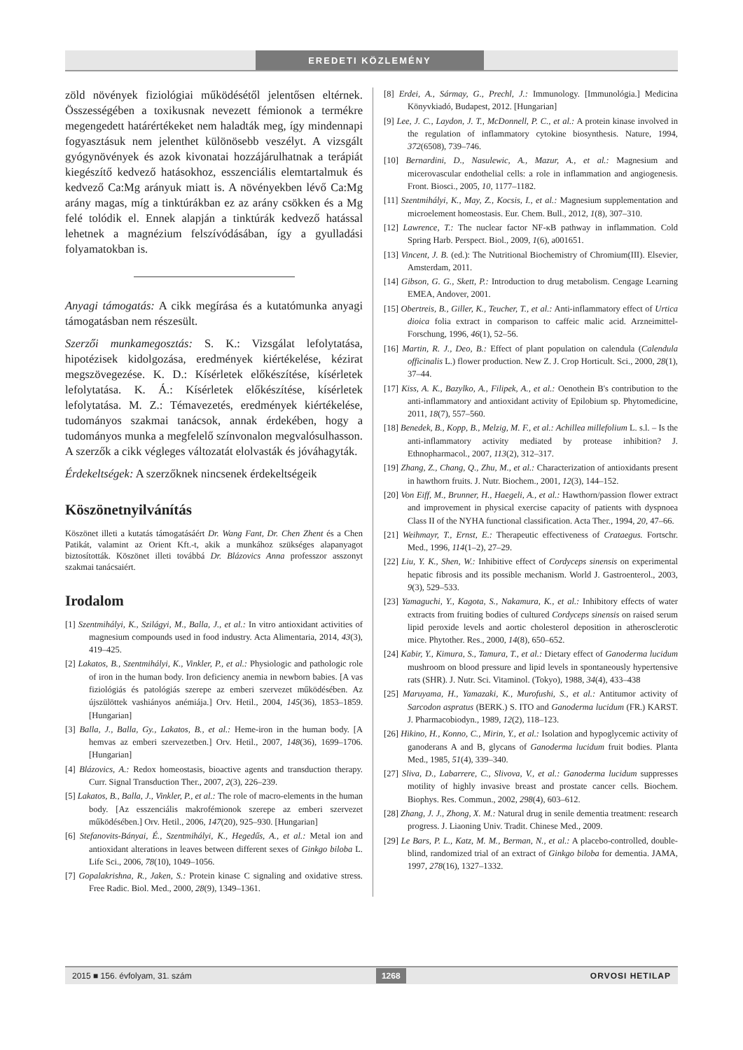EREDETI KÖZLEMÉNY
zöld növények fiziológiai működésétől jelentősen eltérnek. Összességében a toxikusnak nevezett fémionok a termékre megengedett határértékeket nem haladták meg, így mindennapi fogyasztásuk nem jelenthet különösebb veszélyt. A vizsgált gyógynövények és azok kivonatai hozzájárulhatnak a terápiát kiegészítő kedvező hatásokhoz, esszenciális elemtartalmuk és kedvező Ca:Mg arányuk miatt is. A növényekben lévő Ca:Mg arány magas, míg a tinktúrákban ez az arány csökken és a Mg felé tolódik el. Ennek alapján a tinktúrák kedvező hatással lehetnek a magnézium felszívódásában, így a gyulladási folyamatokban is.
Anyagi támogatás: A cikk megírása és a kutatómunka anyagi támogatásban nem részesült.
Szerzői munkamegosztás: S. K.: Vizsgálat lefolytatása, hipotézisek kidolgozása, eredmények kiértékelése, kézirat megszövegezése. K. D.: Kísérletek előkészítése, kísérletek lefolytatása. K. Á.: Kísérletek előkészítése, kísérletek lefolytatása. M. Z.: Témavezetés, eredmények kiértékelése, tudományos szakmai tanácsok, annak érdekében, hogy a tudományos munka a megfelelő színvonalon megvalósulhasson. A szerzők a cikk végleges változatát elolvasták és jóváhagyták.
Érdekeltségek: A szerzőknek nincsenek érdekeltségeik
Köszönetnyilvánítás
Köszönet illeti a kutatás támogatásáért Dr. Wang Fant, Dr. Chen Zhent és a Chen Patikát, valamint az Orient Kft.-t, akik a munkához szükséges alapanyagot biztosították. Köszönet illeti továbbá Dr. Blázovics Anna professzor asszonyt szakmai tanácsaiért.
Irodalom
[1] Szentmihályi, K., Szilágyi, M., Balla, J., et al.: In vitro antioxidant activities of magnesium compounds used in food industry. Acta Alimentaria, 2014, 43(3), 419–425.
[2] Lakatos, B., Szentmihályi, K., Vinkler, P., et al.: Physiologic and pathologic role of iron in the human body. Iron deficiency anemia in newborn babies. [A vas fiziológiás és patológiás szerepe az emberi szervezet működésében. Az újszülöttek vashiányos anémiája.] Orv. Hetil., 2004, 145(36), 1853–1859. [Hungarian]
[3] Balla, J., Balla, Gy., Lakatos, B., et al.: Heme-iron in the human body. [A hemvas az emberi szervezetben.] Orv. Hetil., 2007, 148(36), 1699–1706. [Hungarian]
[4] Blázovics, A.: Redox homeostasis, bioactive agents and transduction therapy. Curr. Signal Transduction Ther., 2007, 2(3), 226–239.
[5] Lakatos, B., Balla, J., Vinkler, P., et al.: The role of macro-elements in the human body. [Az esszenciális makrofémionok szerepe az emberi szervezet működésében.] Orv. Hetil., 2006, 147(20), 925–930. [Hungarian]
[6] Stefanovits-Bányai, É., Szentmihályi, K., Hegedűs, A., et al.: Metal ion and antioxidant alterations in leaves between different sexes of Ginkgo biloba L. Life Sci., 2006, 78(10), 1049–1056.
[7] Gopalakrishna, R., Jaken, S.: Protein kinase C signaling and oxidative stress. Free Radic. Biol. Med., 2000, 28(9), 1349–1361.
[8] Erdei, A., Sármay, G., Prechl, J.: Immunology. [Immunológia.] Medicina Könyvkiadó, Budapest, 2012. [Hungarian]
[9] Lee, J. C., Laydon, J. T., McDonnell, P. C., et al.: A protein kinase involved in the regulation of inflammatory cytokine biosynthesis. Nature, 1994, 372(6508), 739–746.
[10] Bernardini, D., Nasulewic, A., Mazur, A., et al.: Magnesium and micerovascular endothelial cells: a role in inflammation and angiogenesis. Front. Biosci., 2005, 10, 1177–1182.
[11] Szentmihályi, K., May, Z., Kocsis, I., et al.: Magnesium supplementation and microelement homeostasis. Eur. Chem. Bull., 2012, 1(8), 307–310.
[12] Lawrence, T.: The nuclear factor NF-κB pathway in inflammation. Cold Spring Harb. Perspect. Biol., 2009, 1(6), a001651.
[13] Vincent, J. B. (ed.): The Nutritional Biochemistry of Chromium(III). Elsevier, Amsterdam, 2011.
[14] Gibson, G. G., Skett, P.: Introduction to drug metabolism. Cengage Learning EMEA, Andover, 2001.
[15] Obertreis, B., Giller, K., Teucher, T., et al.: Anti-inflammatory effect of Urtica dioica folia extract in comparison to caffeic malic acid. Arzneimittel-Forschung, 1996, 46(1), 52–56.
[16] Martin, R. J., Deo, B.: Effect of plant population on calendula (Calendula officinalis L.) flower production. New Z. J. Crop Horticult. Sci., 2000, 28(1), 37–44.
[17] Kiss, A. K., Bazylko, A., Filipek, A., et al.: Oenothein B's contribution to the anti-inflammatory and antioxidant activity of Epilobium sp. Phytomedicine, 2011, 18(7), 557–560.
[18] Benedek, B., Kopp, B., Melzig, M. F., et al.: Achillea millefolium L. s.l. – Is the anti-inflammatory activity mediated by protease inhibition? J. Ethnopharmacol., 2007, 113(2), 312–317.
[19] Zhang, Z., Chang, Q., Zhu, M., et al.: Characterization of antioxidants present in hawthorn fruits. J. Nutr. Biochem., 2001, 12(3), 144–152.
[20] Von Eiff, M., Brunner, H., Haegeli, A., et al.: Hawthorn/passion flower extract and improvement in physical exercise capacity of patients with dyspnoea Class II of the NYHA functional classification. Acta Ther., 1994, 20, 47–66.
[21] Weihmayr, T., Ernst, E.: Therapeutic effectiveness of Crataegus. Fortschr. Med., 1996, 114(1–2), 27–29.
[22] Liu, Y. K., Shen, W.: Inhibitive effect of Cordyceps sinensis on experimental hepatic fibrosis and its possible mechanism. World J. Gastroenterol., 2003, 9(3), 529–533.
[23] Yamaguchi, Y., Kagota, S., Nakamura, K., et al.: Inhibitory effects of water extracts from fruiting bodies of cultured Cordyceps sinensis on raised serum lipid peroxide levels and aortic cholesterol deposition in atherosclerotic mice. Phytother. Res., 2000, 14(8), 650–652.
[24] Kabir, Y., Kimura, S., Tamura, T., et al.: Dietary effect of Ganoderma lucidum mushroom on blood pressure and lipid levels in spontaneously hypertensive rats (SHR). J. Nutr. Sci. Vitaminol. (Tokyo), 1988, 34(4), 433–438
[25] Maruyama, H., Yamazaki, K., Murofushi, S., et al.: Antitumor activity of Sarcodon aspratus (BERK.) S. ITO and Ganoderma lucidum (FR.) KARST. J. Pharmacobiodyn., 1989, 12(2), 118–123.
[26] Hikino, H., Konno, C., Mirin, Y., et al.: Isolation and hypoglycemic activity of ganoderans A and B, glycans of Ganoderma lucidum fruit bodies. Planta Med., 1985, 51(4), 339–340.
[27] Sliva, D., Labarrere, C., Slivova, V., et al.: Ganoderma lucidum suppresses motility of highly invasive breast and prostate cancer cells. Biochem. Biophys. Res. Commun., 2002, 298(4), 603–612.
[28] Zhang, J. J., Zhong, X. M.: Natural drug in senile dementia treatment: research progress. J. Liaoning Univ. Tradit. Chinese Med., 2009.
[29] Le Bars, P. L., Katz, M. M., Berman, N., et al.: A placebo-controlled, double-blind, randomized trial of an extract of Ginkgo biloba for dementia. JAMA, 1997, 278(16), 1327–1332.
2015 ■ 156. évfolyam, 31. szám 1268 ORVOSI HETILAP